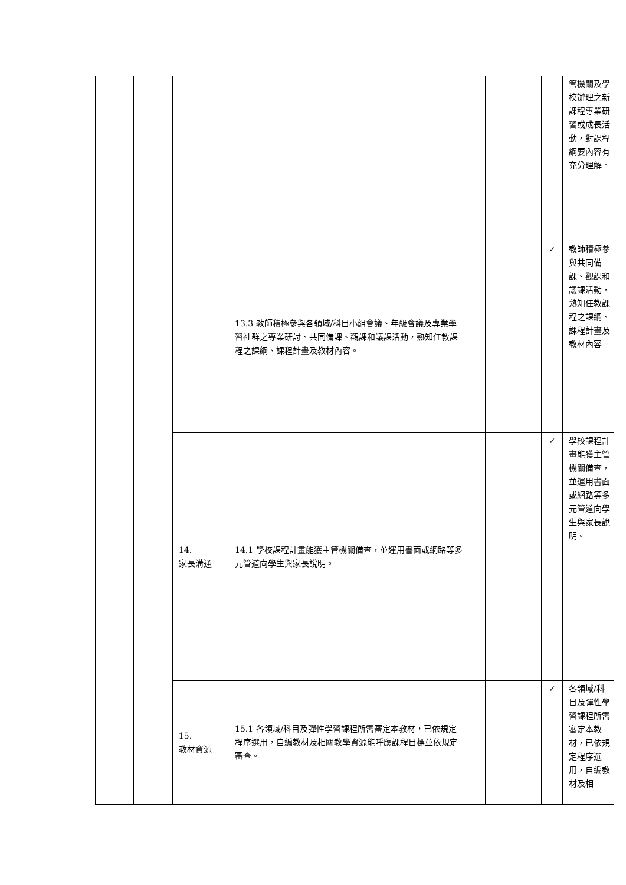| | | | | | | | | | 管機關及學校辦理之新課程專業研習或成長活動，對課程綱要內容有充分理解。 |
| | | | 13.3 教師積極參與各領域/科目小組會議、年級會議及專業學習社群之專業研討、共同備課、觀課和議課活動，熟知任教課程之課綱、課程計畫及教材內容。 | | | | | ✓ | 教師積極參與共同備課、觀課和議課活動，熟知任教課程之課綱、課程計畫及教材內容。 |
| | | 14. 家長溝通 | 14.1 學校課程計畫能獲主管機關備查，並運用書面或網路等多元管道向學生與家長說明。 | | | | | ✓ | 學校課程計畫能獲主管機關備查，並運用書面或網路等多元管道向學生與家長說明。 |
| | | 15. 教材資源 | 15.1 各領域/科目及彈性學習課程所需審定本教材，已依規定程序選用，自編教材及相關教學資源能呼應課程目標並依規定審查。 | | | | | ✓ | 各領域/科目及彈性學習課程所需審定本教材，已依規定程序選用，自編教材及相 |